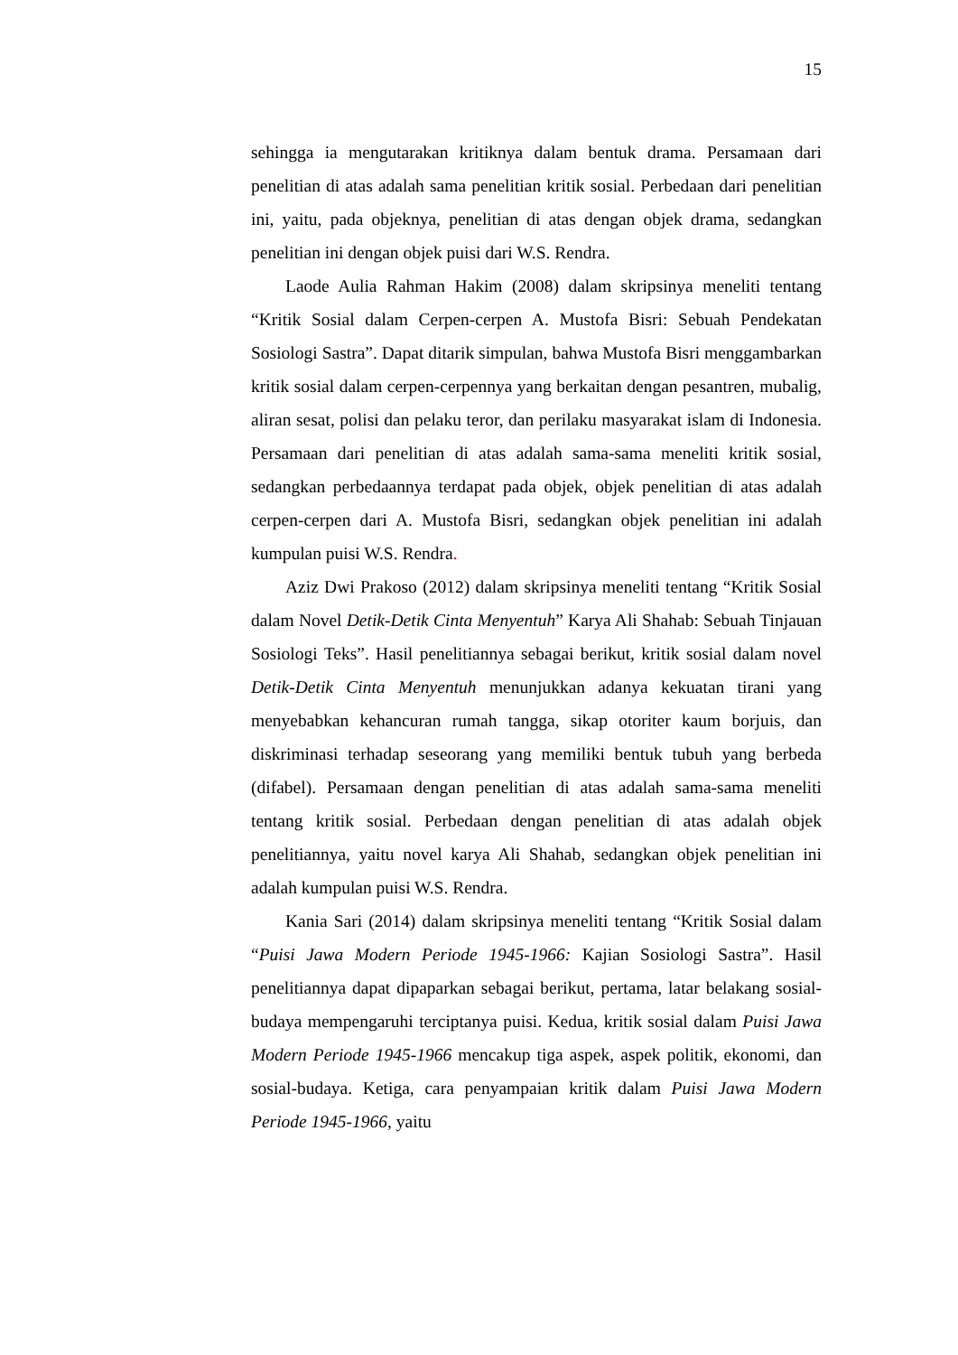15
sehingga ia mengutarakan kritiknya dalam bentuk drama. Persamaan dari penelitian di atas adalah sama penelitian kritik sosial. Perbedaan dari penelitian ini, yaitu, pada objeknya, penelitian di atas dengan objek drama, sedangkan penelitian ini dengan objek puisi dari W.S. Rendra.
Laode Aulia Rahman Hakim (2008) dalam skripsinya meneliti tentang “Kritik Sosial dalam Cerpen-cerpen A. Mustofa Bisri: Sebuah Pendekatan Sosiologi Sastra”. Dapat ditarik simpulan, bahwa Mustofa Bisri menggambarkan kritik sosial dalam cerpen-cerpennya yang berkaitan dengan pesantren, mubalig, aliran sesat, polisi dan pelaku teror, dan perilaku masyarakat islam di Indonesia. Persamaan dari penelitian di atas adalah sama-sama meneliti kritik sosial, sedangkan perbedaannya terdapat pada objek, objek penelitian di atas adalah cerpen-cerpen dari A. Mustofa Bisri, sedangkan objek penelitian ini adalah kumpulan puisi W.S. Rendra.
Aziz Dwi Prakoso (2012) dalam skripsinya meneliti tentang “Kritik Sosial dalam Novel Detik-Detik Cinta Menyentuh” Karya Ali Shahab: Sebuah Tinjauan Sosiologi Teks”. Hasil penelitiannya sebagai berikut, kritik sosial dalam novel Detik-Detik Cinta Menyentuh menunjukkan adanya kekuatan tirani yang menyebabkan kehancuran rumah tangga, sikap otoriter kaum borjuis, dan diskriminasi terhadap seseorang yang memiliki bentuk tubuh yang berbeda (difabel). Persamaan dengan penelitian di atas adalah sama-sama meneliti tentang kritik sosial. Perbedaan dengan penelitian di atas adalah objek penelitiannya, yaitu novel karya Ali Shahab, sedangkan objek penelitian ini adalah kumpulan puisi W.S. Rendra.
Kania Sari (2014) dalam skripsinya meneliti tentang “Kritik Sosial dalam “Puisi Jawa Modern Periode 1945-1966: Kajian Sosiologi Sastra”. Hasil penelitiannya dapat dipaparkan sebagai berikut, pertama, latar belakang sosial-budaya mempengaruhi terciptanya puisi. Kedua, kritik sosial dalam Puisi Jawa Modern Periode 1945-1966 mencakup tiga aspek, aspek politik, ekonomi, dan sosial-budaya. Ketiga, cara penyampaian kritik dalam Puisi Jawa Modern Periode 1945-1966, yaitu